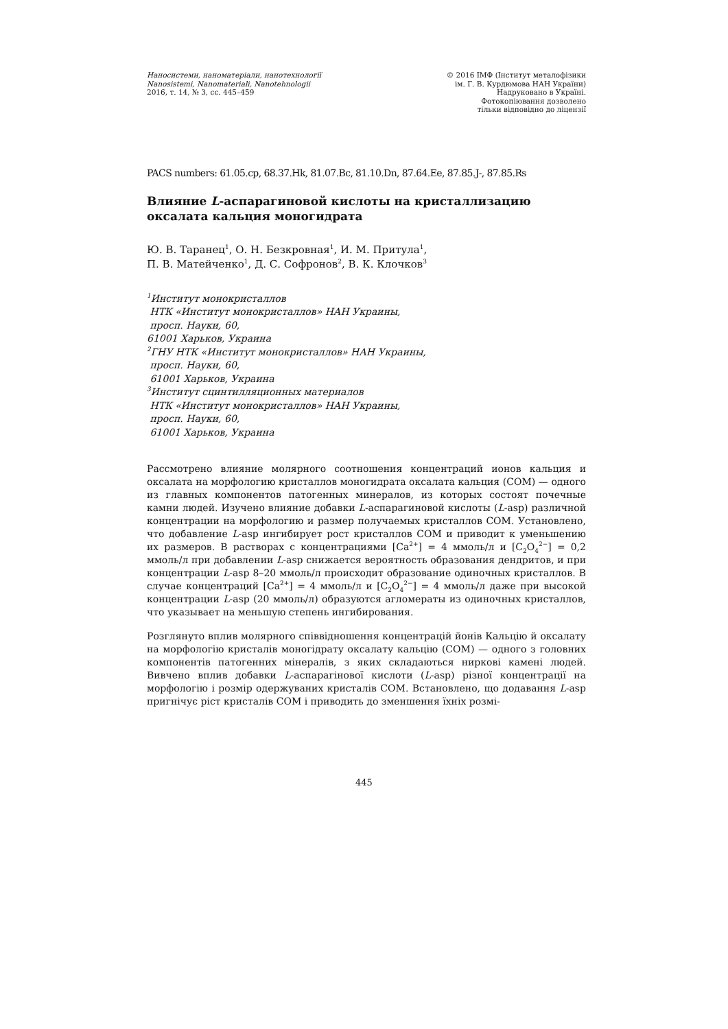Наносистеми, наноматеріали, нанотехнології
Nanosistemi, Nanomateriali, Nanotehnologii
2016, т. 14, № 3, сс. 445–459
© 2016 ІМФ (Інститут металофізики
ім. Г. В. Курдюмова НАН України)
Надруковано в Україні.
Фотокопіювання дозволено
тільки відповідно до ліцензії
PACS numbers: 61.05.cp, 68.37.Hk, 81.07.Bc, 81.10.Dn, 87.64.Ee, 87.85.J-, 87.85.Rs
Влияние L-аспарагиновой кислоты на кристаллизацию оксалата кальция моногидрата
Ю. В. Таранец<sup>1</sup>, О. Н. Безкровная<sup>1</sup>, И. М. Притула<sup>1</sup>,
П. В. Матейченко<sup>1</sup>, Д. С. Софронов<sup>2</sup>, В. К. Клочков<sup>3</sup>
<sup>1</sup> Институт монокристаллов
НТК «Институт монокристаллов» НАН Украины,
просп. Науки, 60,
61001 Харьков, Украина
<sup>2</sup> ГНУ НТК «Институт монокристаллов» НАН Украины,
просп. Науки, 60,
61001 Харьков, Украина
<sup>3</sup> Институт сцинтилляционных материалов
НТК «Институт монокристаллов» НАН Украины,
просп. Науки, 60,
61001 Харьков, Украина
Рассмотрено влияние молярного соотношения концентраций ионов кальция и оксалата на морфологию кристаллов моногидрата оксалата кальция (COM) — одного из главных компонентов патогенных минералов, из которых состоят почечные камни людей. Изучено влияние добавки L-аспарагиновой кислоты (L-asp) различной концентрации на морфологию и размер получаемых кристаллов COM. Установлено, что добавление L-asp ингибирует рост кристаллов COM и приводит к уменьшению их размеров. В растворах с концентрациями [Ca<sup>2+</sup>] = 4 ммоль/л и [C<sub>2</sub>O<sub>4</sub><sup>2−</sup>] = 0,2 ммоль/л при добавлении L-asp снижается вероятность образования дендритов, и при концентрации L-asp 8–20 ммоль/л происходит образование одиночных кристаллов. В случае концентраций [Ca<sup>2+</sup>] = 4 ммоль/л и [C<sub>2</sub>O<sub>4</sub><sup>2−</sup>] = 4 ммоль/л даже при высокой концентрации L-asp (20 ммоль/л) образуются агломераты из одиночных кристаллов, что указывает на меньшую степень ингибирования.
Розглянуто вплив молярного співвідношення концентрацій йонів Кальцію й оксалату на морфологію кристалів моногідрату оксалату кальцію (COM) — одного з головних компонентів патогенних мінералів, з яких складаються ниркові камені людей. Вивчено вплив добавки L-аспарагінової кислоти (L-asp) різної концентрації на морфологію і розмір одержуваних кристалів COM. Встановлено, що додавання L-asp пригнічує ріст кристалів COM і приводить до зменшення їхніх розмі-
445